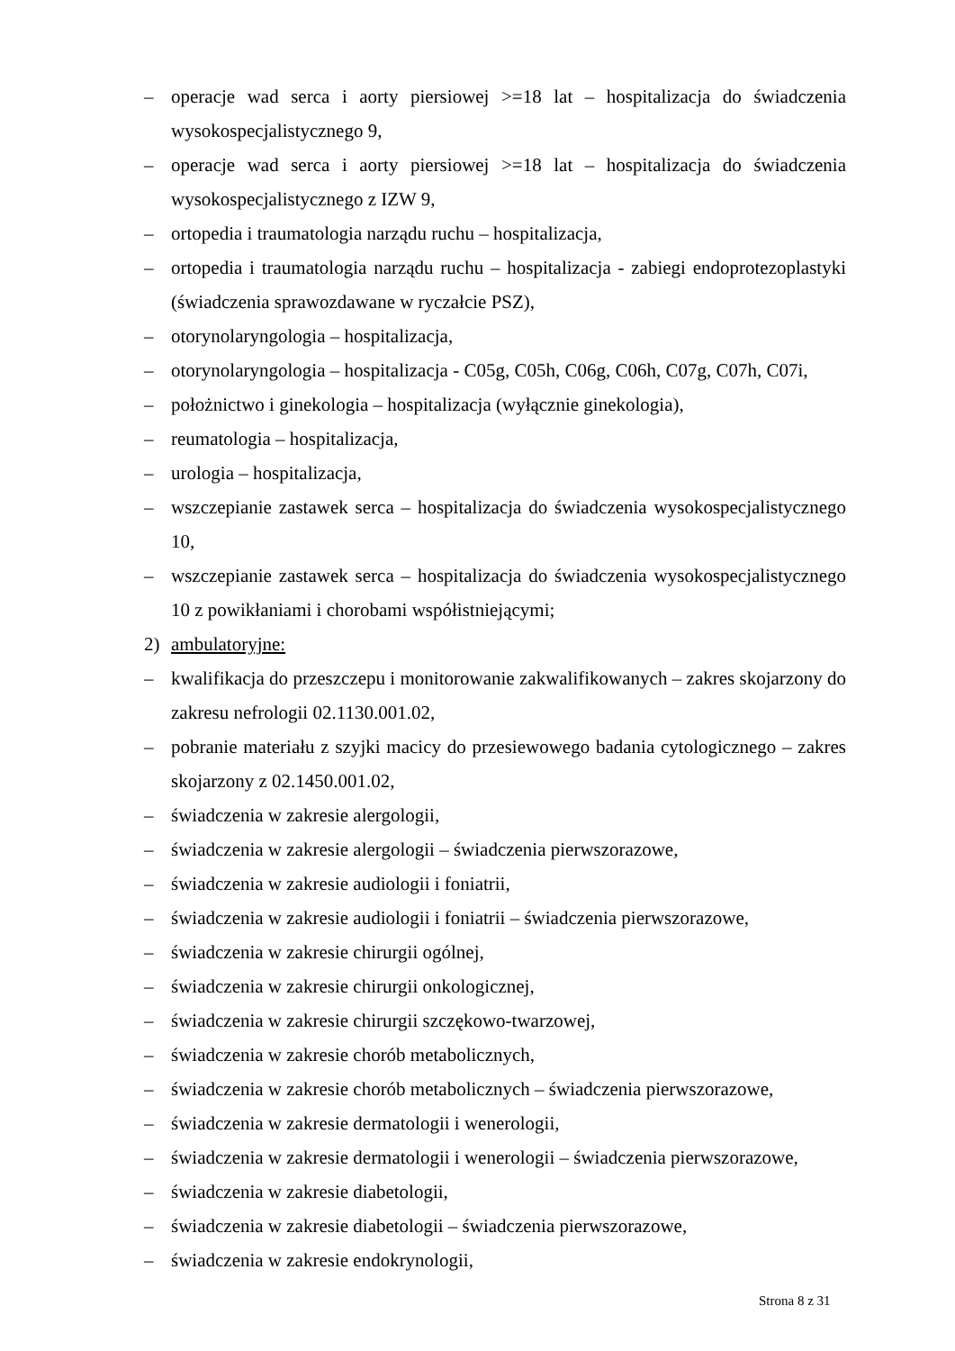– operacje wad serca i aorty piersiowej >=18 lat – hospitalizacja do świadczenia wysokospecjalistycznego 9,
– operacje wad serca i aorty piersiowej >=18 lat – hospitalizacja do świadczenia wysokospecjalistycznego z IZW 9,
– ortopedia i traumatologia narządu ruchu – hospitalizacja,
– ortopedia i traumatologia narządu ruchu – hospitalizacja - zabiegi endoprotezoplastyki (świadczenia sprawozdawane w ryczałcie PSZ),
– otorynolaryngologia – hospitalizacja,
– otorynolaryngologia – hospitalizacja - C05g, C05h, C06g, C06h, C07g, C07h, C07i,
– położnictwo i ginekologia – hospitalizacja (wyłącznie ginekologia),
– reumatologia – hospitalizacja,
– urologia – hospitalizacja,
– wszczepianie zastawek serca – hospitalizacja do świadczenia wysokospecjalistycznego 10,
– wszczepianie zastawek serca – hospitalizacja do świadczenia wysokospecjalistycznego 10 z powikłaniami i chorobami współistniejącymi;
2) ambulatoryjne:
– kwalifikacja do przeszczepu i monitorowanie zakwalifikowanych – zakres skojarzony do zakresu nefrologii 02.1130.001.02,
– pobranie materiału z szyjki macicy do przesiewowego badania cytologicznego – zakres skojarzony z 02.1450.001.02,
– świadczenia w zakresie alergologii,
– świadczenia w zakresie alergologii – świadczenia pierwszorazowe,
– świadczenia w zakresie audiologii i foniatrii,
– świadczenia w zakresie audiologii i foniatrii – świadczenia pierwszorazowe,
– świadczenia w zakresie chirurgii ogólnej,
– świadczenia w zakresie chirurgii onkologicznej,
– świadczenia w zakresie chirurgii szczękowo-twarzowej,
– świadczenia w zakresie chorób metabolicznych,
– świadczenia w zakresie chorób metabolicznych – świadczenia pierwszorazowe,
– świadczenia w zakresie dermatologii i wenerologii,
– świadczenia w zakresie dermatologii i wenerologii – świadczenia pierwszorazowe,
– świadczenia w zakresie diabetologii,
– świadczenia w zakresie diabetologii – świadczenia pierwszorazowe,
– świadczenia w zakresie endokrynologii,
Strona 8 z 31